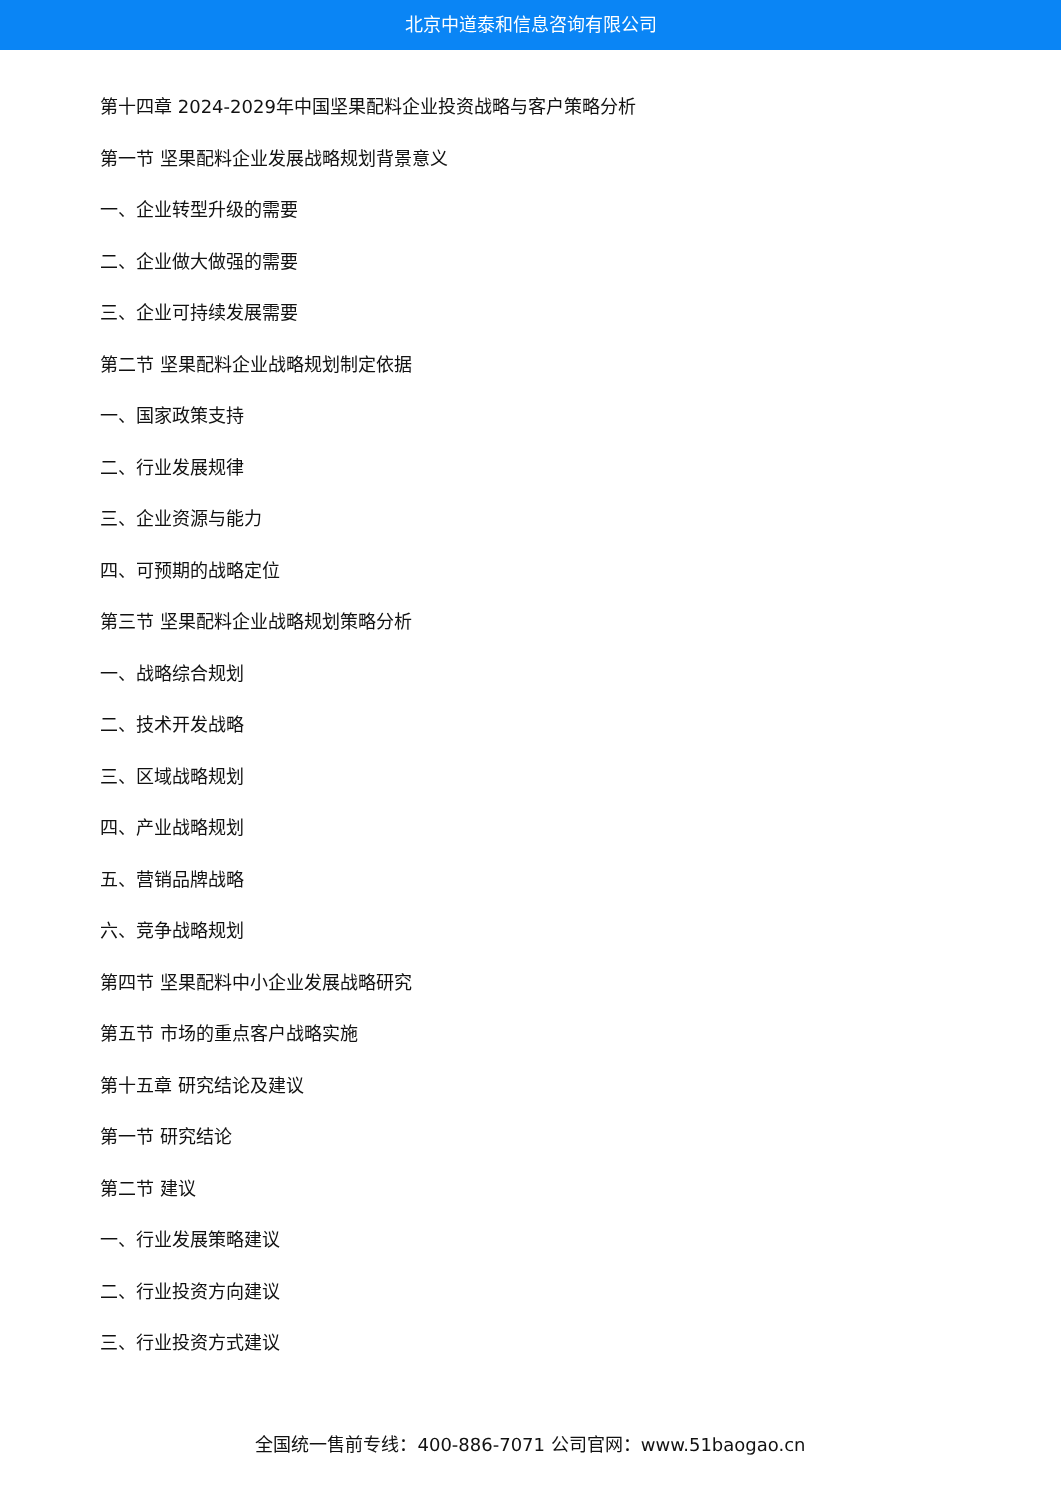北京中道泰和信息咨询有限公司
第十四章 2024-2029年中国坚果配料企业投资战略与客户策略分析
第一节 坚果配料企业发展战略规划背景意义
一、企业转型升级的需要
二、企业做大做强的需要
三、企业可持续发展需要
第二节 坚果配料企业战略规划制定依据
一、国家政策支持
二、行业发展规律
三、企业资源与能力
四、可预期的战略定位
第三节 坚果配料企业战略规划策略分析
一、战略综合规划
二、技术开发战略
三、区域战略规划
四、产业战略规划
五、营销品牌战略
六、竞争战略规划
第四节 坚果配料中小企业发展战略研究
第五节 市场的重点客户战略实施
第十五章 研究结论及建议
第一节 研究结论
第二节 建议
一、行业发展策略建议
二、行业投资方向建议
三、行业投资方式建议
全国统一售前专线：400-886-7071 公司官网：www.51baogao.cn